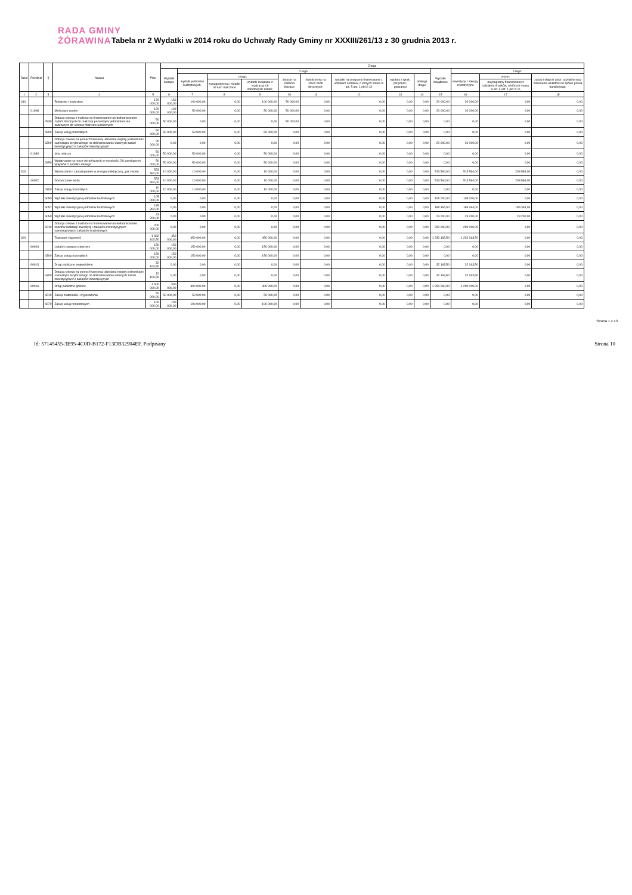RADA GMINY
ŻÓRAWINA
Tabela nr 2 Wydatki w 2014 roku do Uchwały Rady Gminy nr XXXIII/261/13 z 30 grudnia 2013 r.
| Dział | Rozdział | § | Nazwa | Plan | Z tego | | | | | | | | | | | | |
| --- | --- | --- | --- | --- | --- | --- | --- | --- | --- | --- | --- | --- | --- | --- | --- | --- | --- |
| | | | | | Wydatki bieżące | z tego: | | | | | | | | Wydatki majątkowe | z tego: | | |
| | | | | | | wydatki jednostek budżetowych, | z tego: | | dotacje na zadania bieżące | świadczenia na rzecz osób fizycznych; | wydatki na programy finansowane z udziałem środków, o których mowa w art. 5 ust. 1 pkt 2 i 3 | wypłaty z tytułu poręczeń i gwarancji | obsługa długu | | inwestycje i zakupy inwestycyjne | w tym: | zakup i objęcie akcji i udziałów oraz wniesienie wkładów do spółek prawa handlowego. |
| | | | | | | | wynagrodzenia i składki od nich naliczane | wydatki związane z realizacją ich statutowych zadań; | | | | | | | | na programy finansowane z udziałem środków, o których mowa w art. 5 ust. 1 pkt 2 i 3, | |
| 1 | 2 | 3 | 4 | 5 | 6 | 7 | 8 | 9 | 10 | 11 | 12 | 13 | 14 | 15 | 16 | 17 | 18 |
| 010 | | | Rolnictwo i łowiectwo | 170 000,00 | 150 000,00 | 100 000,00 | 0,00 | 100 000,00 | 50 000,00 | 0,00 | 0,00 | 0,00 | 0,00 | 20 000,00 | 20 000,00 | 0,00 | 0,00 |
| | 01008 | | Melioracje wodne | 120 000,00 | 100 000,00 | 50 000,00 | 0,00 | 50 000,00 | 50 000,00 | 0,00 | 0,00 | 0,00 | 0,00 | 20 000,00 | 20 000,00 | 0,00 | 0,00 |
| | | 2830 | Dotacja celowa z budżetu na finansowanie lub dofinansowanie zadań zleconych do realizacji pozostałym jednostkom nie zaliczanym do sektora finansów publicznych | 50 000,00 | 50 000,00 | 0,00 | 0,00 | 0,00 | 50 000,00 | 0,00 | 0,00 | 0,00 | 0,00 | 0,00 | 0,00 | 0,00 | 0,00 |
| | | 4300 | Zakup usług pozostałych | 50 000,00 | 50 000,00 | 50 000,00 | 0,00 | 50 000,00 | 0,00 | 0,00 | 0,00 | 0,00 | 0,00 | 0,00 | 0,00 | 0,00 | 0,00 |
| | | 6300 | Dotacja celowa na pomoc finansową udzielaną między jednostkami samorządu terytorialnego na dofinansowanie własnych zadań inwestycyjnych i zakupów inwestycyjnych | 20 000,00 | 0,00 | 0,00 | 0,00 | 0,00 | 0,00 | 0,00 | 0,00 | 0,00 | 0,00 | 20 000,00 | 20 000,00 | 0,00 | 0,00 |
| | 01030 | | Izby rolnicze | 50 000,00 | 50 000,00 | 50 000,00 | 0,00 | 50 000,00 | 0,00 | 0,00 | 0,00 | 0,00 | 0,00 | 0,00 | 0,00 | 0,00 | 0,00 |
| | | 2850 | Wpłaty gmin na rzecz izb rolniczych w wysokości 2% uzyskanych wpływów z podatku rolnego | 50 000,00 | 50 000,00 | 50 000,00 | 0,00 | 50 000,00 | 0,00 | 0,00 | 0,00 | 0,00 | 0,00 | 0,00 | 0,00 | 0,00 | 0,00 |
| 400 | | | Wytwarzanie i zaopatrywanie w energię elektryczną, gaz i wodę | 523 564,00 | 10 000,00 | 10 000,00 | 0,00 | 10 000,00 | 0,00 | 0,00 | 0,00 | 0,00 | 0,00 | 513 564,00 | 513 564,00 | 208 564,00 | 0,00 |
| | 40002 | | Dostarczanie wody | 523 564,00 | 10 000,00 | 10 000,00 | 0,00 | 10 000,00 | 0,00 | 0,00 | 0,00 | 0,00 | 0,00 | 513 564,00 | 513 564,00 | 208 564,00 | 0,00 |
| | | 4300 | Zakup usług pozostałych | 10 000,00 | 10 000,00 | 10 000,00 | 0,00 | 10 000,00 | 0,00 | 0,00 | 0,00 | 0,00 | 0,00 | 0,00 | 0,00 | 0,00 | 0,00 |
| | | 6050 | Wydatki inwestycyjne jednostek budżetowych | 105 000,00 | 0,00 | 0,00 | 0,00 | 0,00 | 0,00 | 0,00 | 0,00 | 0,00 | 0,00 | 105 000,00 | 105 000,00 | 0,00 | 0,00 |
| | | 6057 | Wydatki inwestycyjne jednostek budżetowych | 185 364,00 | 0,00 | 0,00 | 0,00 | 0,00 | 0,00 | 0,00 | 0,00 | 0,00 | 0,00 | 185 364,00 | 185 364,00 | 185 364,00 | 0,00 |
| | | 6059 | Wydatki inwestycyjne jednostek budżetowych | 23 200,00 | 0,00 | 0,00 | 0,00 | 0,00 | 0,00 | 0,00 | 0,00 | 0,00 | 0,00 | 23 200,00 | 23 200,00 | 23 200,00 | 0,00 |
| | | 6210 | Dotacje celowe z budżetu na finansowanie lub dofinansowanie kosztów realizacji inwestycji i zakupów inwestycyjnych samorządowych zakładów budżetowych | 200 000,00 | 0,00 | 0,00 | 0,00 | 0,00 | 0,00 | 0,00 | 0,00 | 0,00 | 0,00 | 200 000,00 | 200 000,00 | 0,00 | 0,00 |
| 600 | | | Transport i łączność | 1 682 163,50 | 450 000,00 | 450 000,00 | 0,00 | 450 000,00 | 0,00 | 0,00 | 0,00 | 0,00 | 0,00 | 1 232 163,50 | 1 232 163,50 | 0,00 | 0,00 |
| | 60004 | | Lokalny transport zbiorowy | 150 000,00 | 150 000,00 | 150 000,00 | 0,00 | 150 000,00 | 0,00 | 0,00 | 0,00 | 0,00 | 0,00 | 0,00 | 0,00 | 0,00 | 0,00 |
| | | 4300 | Zakup usług pozostałych | 150 000,00 | 150 000,00 | 150 000,00 | 0,00 | 150 000,00 | 0,00 | 0,00 | 0,00 | 0,00 | 0,00 | 0,00 | 0,00 | 0,00 | 0,00 |
| | 60013 | | Drogi publiczne wojewódzkie | 32 163,50 | 0,00 | 0,00 | 0,00 | 0,00 | 0,00 | 0,00 | 0,00 | 0,00 | 0,00 | 32 163,50 | 32 163,50 | 0,00 | 0,00 |
| | | 6300 | Dotacja celowa na pomoc finansową udzielaną między jednostkami samorządu terytorialnego na dofinansowanie własnych zadań inwestycyjnych i zakupów inwestycyjnych | 32 163,50 | 0,00 | 0,00 | 0,00 | 0,00 | 0,00 | 0,00 | 0,00 | 0,00 | 0,00 | 32 163,50 | 32 163,50 | 0,00 | 0,00 |
| | 60016 | | Drogi publiczne gminne | 1 500 000,00 | 300 000,00 | 300 000,00 | 0,00 | 300 000,00 | 0,00 | 0,00 | 0,00 | 0,00 | 0,00 | 1 200 000,00 | 1 200 000,00 | 0,00 | 0,00 |
| | | 4210 | Zakup materiałów i wyposażenia | 50 000,00 | 50 000,00 | 50 000,00 | 0,00 | 50 000,00 | 0,00 | 0,00 | 0,00 | 0,00 | 0,00 | 0,00 | 0,00 | 0,00 | 0,00 |
| | | 4270 | Zakup usług remontowych | 100 000,00 | 100 000,00 | 100 000,00 | 0,00 | 100 000,00 | 0,00 | 0,00 | 0,00 | 0,00 | 0,00 | 0,00 | 0,00 | 0,00 | 0,00 |
Strona 1 z 13
Id: 57145455-3E95-4C0D-B172-F13DB32904EF. Podpisany Strona 10